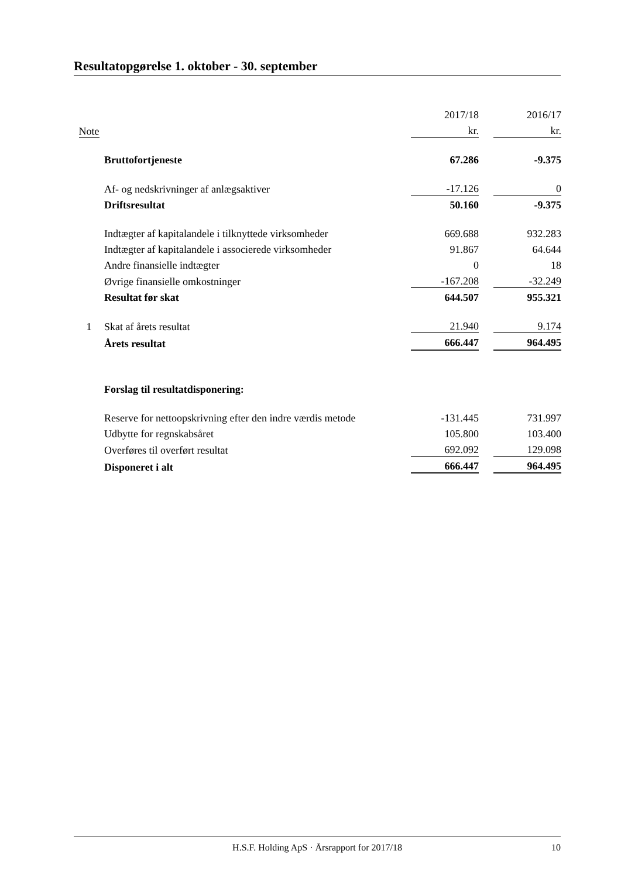Resultatopgørelse 1. oktober - 30. september
| | | 2017/18 | | 2016/17 |
| Note | | kr. | | kr. |
| | Bruttofortjeneste | 67.286 | | -9.375 |
| | Af- og nedskrivninger af anlægsaktiver | -17.126 | | 0 |
| | Driftsresultat | 50.160 | | -9.375 |
| | Indtægter af kapitalandele i tilknyttede virksomheder | 669.688 | | 932.283 |
| | Indtægter af kapitalandele i associerede virksomheder | 91.867 | | 64.644 |
| | Andre finansielle indtægter | 0 | | 18 |
| | Øvrige finansielle omkostninger | -167.208 | | -32.249 |
| | Resultat før skat | 644.507 | | 955.321 |
| 1 | Skat af årets resultat | 21.940 | | 9.174 |
| | Årets resultat | 666.447 | | 964.495 |
| | Forslag til resultatdisponering: | | | |
| | Reserve for nettoopskrivning efter den indre værdis metode | -131.445 | | 731.997 |
| | Udbytte for regnskabsåret | 105.800 | | 103.400 |
| | Overføres til overført resultat | 692.092 | | 129.098 |
| | Disponeret i alt | 666.447 | | 964.495 |
H.S.F. Holding ApS · Årsrapport for 2017/18 10